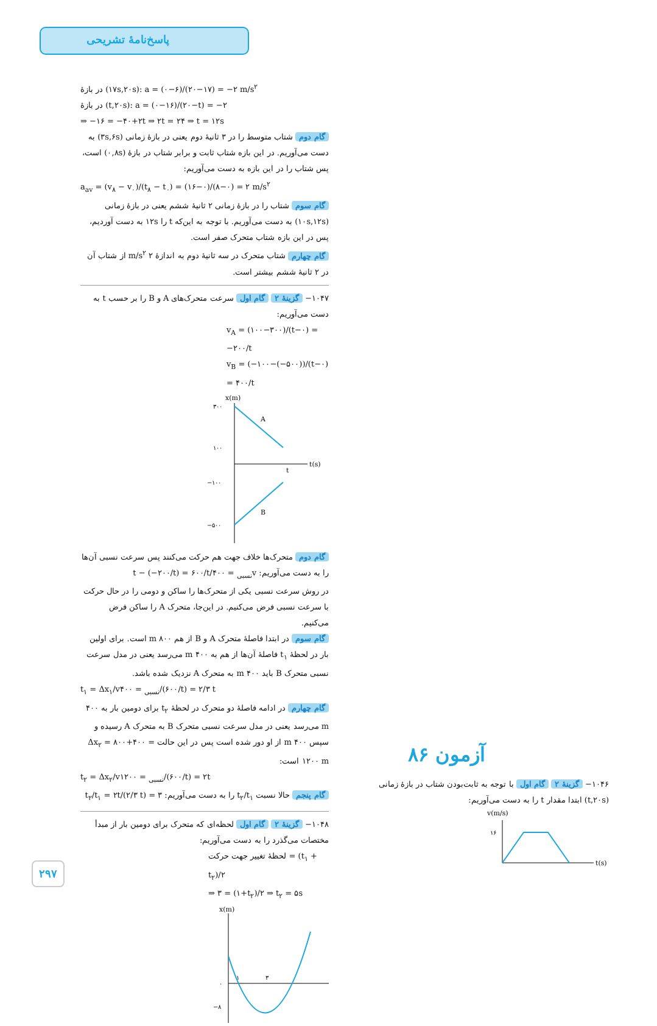پاسخ‌نامهٔ تشریحی
در بازهٔ (۱۷s,۲۰s): a = (۰−۶)/(۲۰−۱۷) = −۲ m/s<sup>۲</sup>
در بازهٔ (t,۲۰s): a = (۰−۱۶)/(۲۰−t) = −۲
⇒ −۱۶ = −۴۰+۲t ⇒ ۲t = ۲۴ ⇒ t = ۱۲s
گام دوم شتاب متوسط را در ۳ ثانیهٔ دوم یعنی در بازهٔ زمانی (۳s,۶s) به دست می‌آوریم. در این بازه شتاب ثابت و برابر شتاب در بازهٔ (۰,۸s) است، پس شتاب را در این بازه به دست می‌آوریم:
a<sub>av</sub> = (v<sub>۸</sub> − v<sub>۰</sub>)/(t<sub>۸</sub> − t<sub>۰</sub>) = (۱۶−۰)/(۸−۰) = ۲ m/s<sup>۲</sup>
گام سوم شتاب را در بازهٔ زمانی ۲ ثانیهٔ ششم یعنی در بازهٔ زمانی (۱۰s,۱۲s) به دست می‌آوریم. با توجه به این‌که t را ۱۲s به دست آوردیم، پس در این بازه شتاب متحرک صفر است.
گام چهارم شتاب متحرک در سه ثانیهٔ دوم به اندازهٔ ۲ m/s<sup>۲</sup> از شتاب آن در ۲ ثانیهٔ ششم بیشتر است.
۱۰۴۷− گزینهٔ ۲ گام اول سرعت متحرک‌های A و B را بر حسب t به دست می‌آوریم:
v<sub>A</sub> = (۱۰۰−۳۰۰)/(t−۰) = −۲۰۰/t
v<sub>B</sub> = (−۱۰۰−(−۵۰۰))/(t−۰) = ۴۰۰/t
x(m)
t(s)
۳۰۰
۱۰۰
−۱۰۰
−۵۰۰
A
B
t
گام دوم متحرک‌ها خلاف جهت هم حرکت می‌کنند پس سرعت نسبی آن‌ها را به دست می‌آوریم: v<sub>نسبی</sub> = ۴۰۰/t − (−۲۰۰/t) = ۶۰۰/t
در روش سرعت نسبی یکی از متحرک‌ها را ساکن و دومی را در حال حرکت با سرعت نسبی فرض می‌کنیم. در این‌جا، متحرک A را ساکن فرض می‌کنیم.
گام سوم در ابتدا فاصلهٔ متحرک A و B از هم ۸۰۰ m است. برای اولین بار در لحظهٔ t<sub>۱</sub> فاصلهٔ آن‌ها از هم به ۴۰۰ m می‌رسد یعنی در مدل سرعت نسبی متحرک B باید ۴۰۰ m به متحرک A نزدیک شده باشد.
t<sub>۱</sub> = Δx<sub>۱</sub>/v<sub>نسبی</sub> = ۴۰۰/(۶۰۰/t) = ۲/۳ t
گام چهارم در ادامه فاصلهٔ دو متحرک در لحظهٔ t<sub>۲</sub> برای دومین بار به ۴۰۰ m می‌رسد یعنی در مدل سرعت نسبی متحرک B به متحرک A رسیده و سپس ۴۰۰ m از او دور شده است پس در این حالت Δx<sub>۲</sub> = ۸۰۰+۴۰۰ = ۱۲۰۰ m است:
t<sub>۲</sub> = Δx<sub>۲</sub>/v<sub>نسبی</sub> = ۱۲۰۰/(۶۰۰/t) = ۲t
گام پنجم حالا نسبت t<sub>۲</sub>/t<sub>۱</sub> را به دست می‌آوریم: t<sub>۲</sub>/t<sub>۱</sub> = ۲t/(۲/۳ t) = ۳
۱۰۴۸− گزینهٔ ۲ گام اول لحظه‌ای که متحرک برای دومین بار از مبدأ مختصات می‌گذرد را به دست می‌آوریم:
لحظهٔ تغییر جهت حرکت = (t<sub>۱</sub> + t<sub>۲</sub>)/۲
⇒ ۳ = (۱+t<sub>۲</sub>)/۲ ⇒ t<sub>۲</sub> = ۵s
x(m)
۰
−۸
۱
۳
آزمون ۸۶
۱۰۴۶− گزینهٔ ۲ گام اول با توجه به ثابت‌بودن شتاب در بازهٔ زمانی (t,۲۰s) ابتدا مقدار t را به دست می‌آوریم:
v(m/s)
۱۶
t(s)
۲۹۷